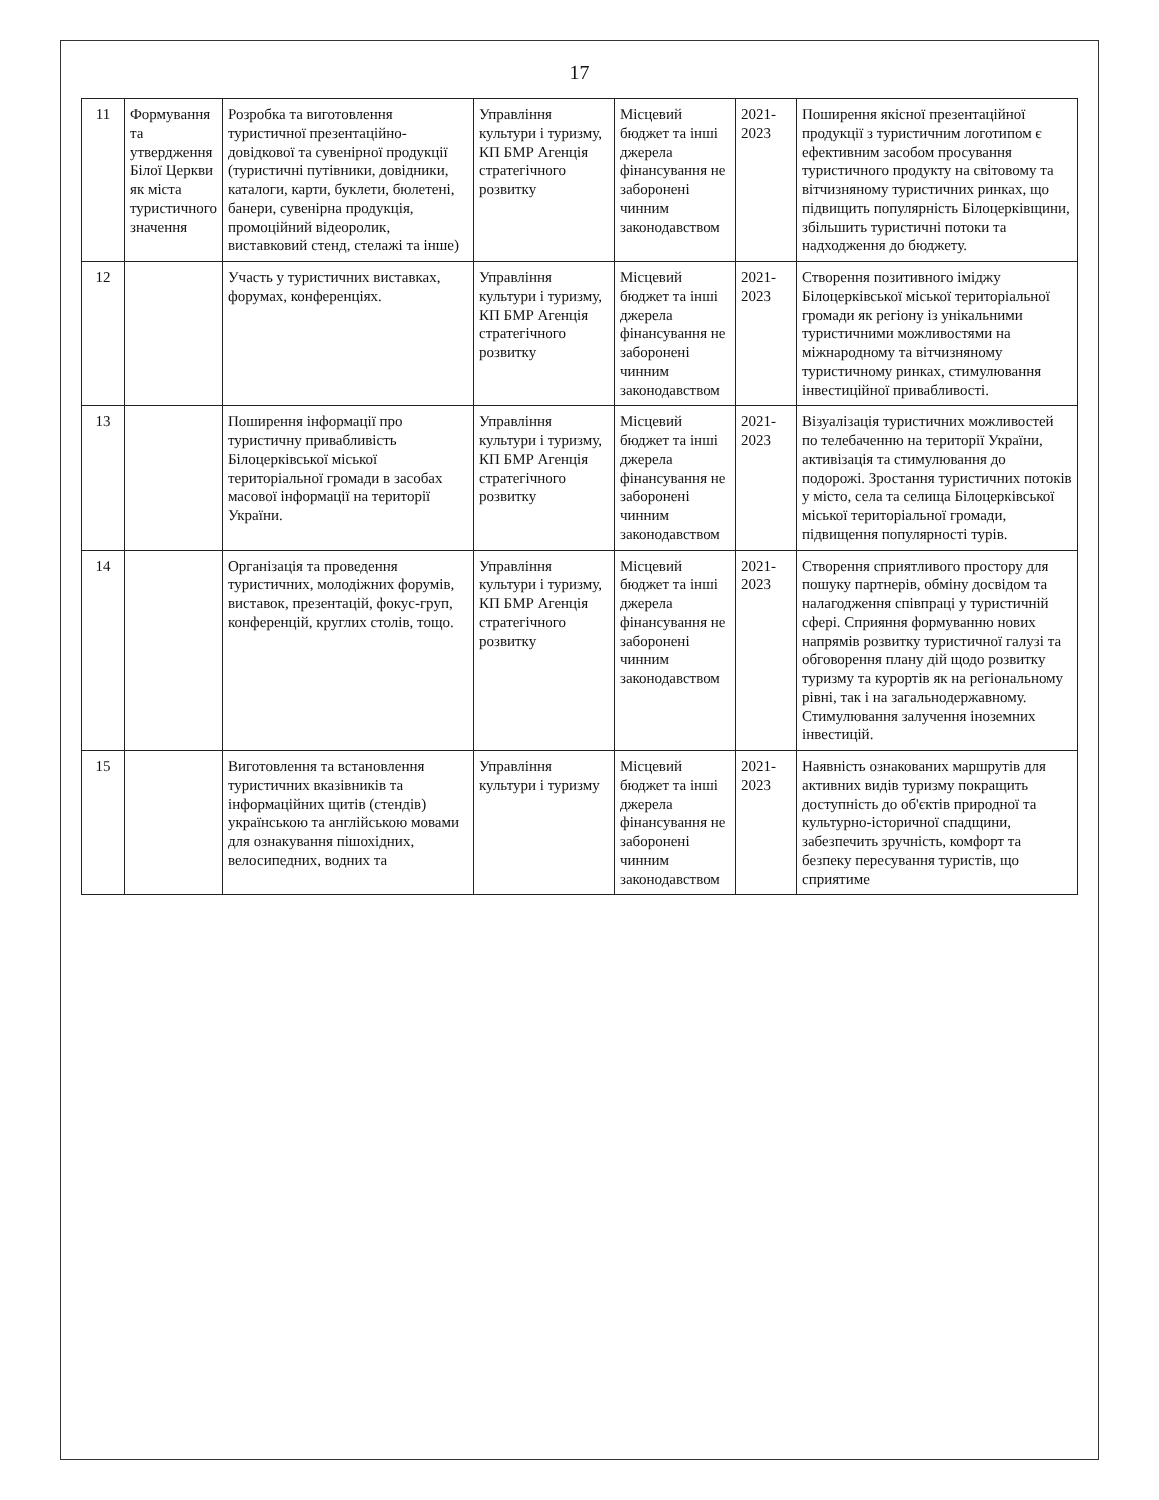17
| 11 | Формування та утвердження Білої Церкви як міста туристичного значення | Розробка та виготовлення туристичної презентаційно-довідкової та сувенірної продукції (туристичні путівники, довідники, каталоги, карти, буклети, бюлетені, банери, сувенірна продукція, промоційний відеоролик, виставковий стенд, стелажі та інше) | Управління культури і туризму, КП БМР Агенція стратегічного розвитку | Місцевий бюджет та інші джерела фінансування не заборонені чинним законодавством | 2021-2023 | Поширення якісної презентаційної продукції з туристичним логотипом є ефективним засобом просування туристичного продукту на світовому та вітчизняному туристичних ринках, що підвищить популярність Білоцерківщини, збільшить туристичні потоки та надходження до бюджету. |
| 12 | | Участь у туристичних виставках, форумах, конференціях. | Управління культури і туризму, КП БМР Агенція стратегічного розвитку | Місцевий бюджет та інші джерела фінансування не заборонені чинним законодавством | 2021-2023 | Створення позитивного іміджу Білоцерківської міської територіальної громади як регіону із унікальними туристичними можливостями на міжнародному та вітчизняному туристичному ринках, стимулювання інвестиційної привабливості. |
| 13 | | Поширення інформації про туристичну привабливість Білоцерківської міської територіальної громади в засобах масової інформації на території України. | Управління культури і туризму, КП БМР Агенція стратегічного розвитку | Місцевий бюджет та інші джерела фінансування не заборонені чинним законодавством | 2021-2023 | Візуалізація туристичних можливостей по телебаченню на території України, активізація та стимулювання до подорожі. Зростання туристичних потоків у місто, села та селища Білоцерківської міської територіальної громади, підвищення популярності турів. |
| 14 | | Організація та проведення туристичних, молодіжних форумів, виставок, презентацій, фокус-груп, конференцій, круглих столів, тощо. | Управління культури і туризму, КП БМР Агенція стратегічного розвитку | Місцевий бюджет та інші джерела фінансування не заборонені чинним законодавством | 2021-2023 | Створення сприятливого простору для пошуку партнерів, обміну досвідом та налагодження співпраці у туристичній сфері. Сприяння формуванню нових напрямів розвитку туристичної галузі та обговорення плану дій щодо розвитку туризму та курортів як на регіональному рівні, так і на загальнодержавному. Стимулювання залучення іноземних інвестицій. |
| 15 | | Виготовлення та встановлення туристичних вказівників та інформаційних щитів (стендів) українською та англійською мовами для ознакування пішохідних, велосипедних, водних та | Управління культури і туризму | Місцевий бюджет та інші джерела фінансування не заборонені чинним законодавством | 2021-2023 | Наявність ознакованих маршрутів для активних видів туризму покращить доступність до об'єктів природної та культурно-історичної спадщини, забезпечить зручність, комфорт та безпеку пересування туристів, що сприятиме |